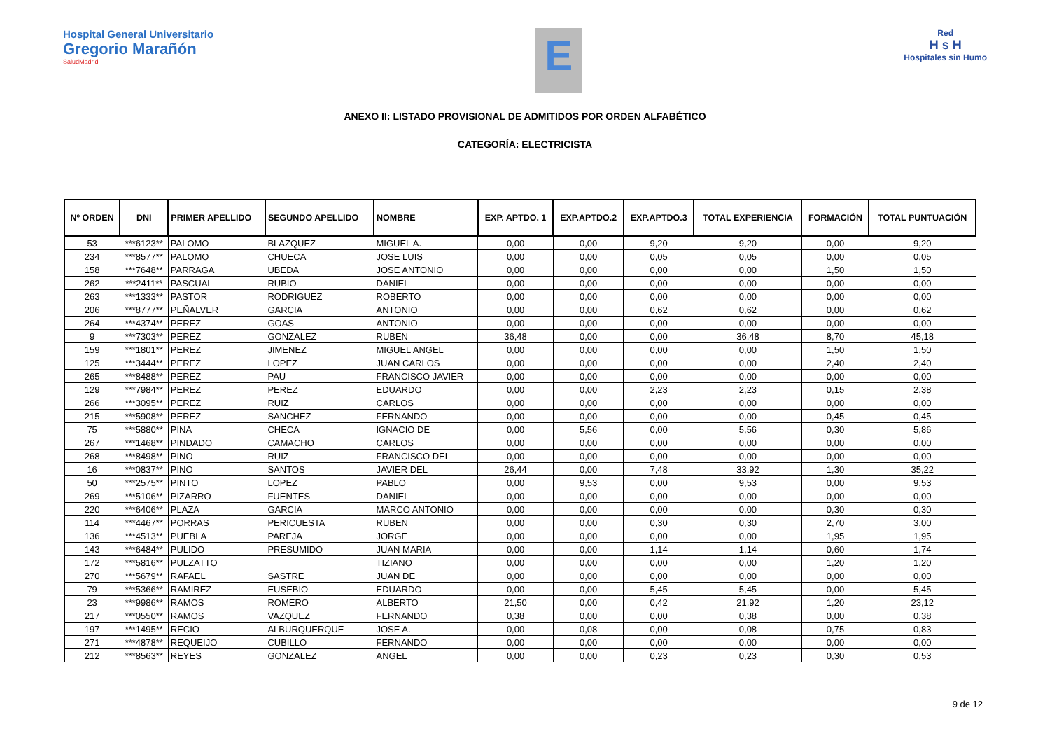Hospital General Universitario
Gregorio Marañón
SaludMadrid
E
Red
H s H
Hospitales sin Humo
ANEXO II: LISTADO PROVISIONAL DE ADMITIDOS POR ORDEN ALFABÉTICO
CATEGORÍA: ELECTRICISTA
| Nº ORDEN | DNI | PRIMER APELLIDO | SEGUNDO APELLIDO | NOMBRE | EXP. APTDO. 1 | EXP.APTDO.2 | EXP.APTDO.3 | TOTAL EXPERIENCIA | FORMACIÓN | TOTAL PUNTUACIÓN |
| --- | --- | --- | --- | --- | --- | --- | --- | --- | --- | --- |
| 53 | ***6123** | PALOMO | BLAZQUEZ | MIGUEL A. | 0,00 | 0,00 | 9,20 | 9,20 | 0,00 | 9,20 |
| 234 | ***8577** | PALOMO | CHUECA | JOSE LUIS | 0,00 | 0,00 | 0,05 | 0,05 | 0,00 | 0,05 |
| 158 | ***7648** | PARRAGA | UBEDA | JOSE ANTONIO | 0,00 | 0,00 | 0,00 | 0,00 | 1,50 | 1,50 |
| 262 | ***2411** | PASCUAL | RUBIO | DANIEL | 0,00 | 0,00 | 0,00 | 0,00 | 0,00 | 0,00 |
| 263 | ***1333** | PASTOR | RODRIGUEZ | ROBERTO | 0,00 | 0,00 | 0,00 | 0,00 | 0,00 | 0,00 |
| 206 | ***8777** | PEÑALVER | GARCIA | ANTONIO | 0,00 | 0,00 | 0,62 | 0,62 | 0,00 | 0,62 |
| 264 | ***4374** | PEREZ | GOAS | ANTONIO | 0,00 | 0,00 | 0,00 | 0,00 | 0,00 | 0,00 |
| 9 | ***7303** | PEREZ | GONZALEZ | RUBEN | 36,48 | 0,00 | 0,00 | 36,48 | 8,70 | 45,18 |
| 159 | ***1801** | PEREZ | JIMENEZ | MIGUEL ANGEL | 0,00 | 0,00 | 0,00 | 0,00 | 1,50 | 1,50 |
| 125 | ***3444** | PEREZ | LOPEZ | JUAN CARLOS | 0,00 | 0,00 | 0,00 | 0,00 | 2,40 | 2,40 |
| 265 | ***8488** | PEREZ | PAU | FRANCISCO JAVIER | 0,00 | 0,00 | 0,00 | 0,00 | 0,00 | 0,00 |
| 129 | ***7984** | PEREZ | PEREZ | EDUARDO | 0,00 | 0,00 | 2,23 | 2,23 | 0,15 | 2,38 |
| 266 | ***3095** | PEREZ | RUIZ | CARLOS | 0,00 | 0,00 | 0,00 | 0,00 | 0,00 | 0,00 |
| 215 | ***5908** | PEREZ | SANCHEZ | FERNANDO | 0,00 | 0,00 | 0,00 | 0,00 | 0,45 | 0,45 |
| 75 | ***5880** | PINA | CHECA | IGNACIO DE | 0,00 | 5,56 | 0,00 | 5,56 | 0,30 | 5,86 |
| 267 | ***1468** | PINDADO | CAMACHO | CARLOS | 0,00 | 0,00 | 0,00 | 0,00 | 0,00 | 0,00 |
| 268 | ***8498** | PINO | RUIZ | FRANCISCO DEL | 0,00 | 0,00 | 0,00 | 0,00 | 0,00 | 0,00 |
| 16 | ***0837** | PINO | SANTOS | JAVIER DEL | 26,44 | 0,00 | 7,48 | 33,92 | 1,30 | 35,22 |
| 50 | ***2575** | PINTO | LOPEZ | PABLO | 0,00 | 9,53 | 0,00 | 9,53 | 0,00 | 9,53 |
| 269 | ***5106** | PIZARRO | FUENTES | DANIEL | 0,00 | 0,00 | 0,00 | 0,00 | 0,00 | 0,00 |
| 220 | ***6406** | PLAZA | GARCIA | MARCO ANTONIO | 0,00 | 0,00 | 0,00 | 0,00 | 0,30 | 0,30 |
| 114 | ***4467** | PORRAS | PERICUESTA | RUBEN | 0,00 | 0,00 | 0,30 | 0,30 | 2,70 | 3,00 |
| 136 | ***4513** | PUEBLA | PAREJA | JORGE | 0,00 | 0,00 | 0,00 | 0,00 | 1,95 | 1,95 |
| 143 | ***6484** | PULIDO | PRESUMIDO | JUAN MARIA | 0,00 | 0,00 | 1,14 | 1,14 | 0,60 | 1,74 |
| 172 | ***5816** | PULZATTO | | TIZIANO | 0,00 | 0,00 | 0,00 | 0,00 | 1,20 | 1,20 |
| 270 | ***5679** | RAFAEL | SASTRE | JUAN DE | 0,00 | 0,00 | 0,00 | 0,00 | 0,00 | 0,00 |
| 79 | ***5366** | RAMIREZ | EUSEBIO | EDUARDO | 0,00 | 0,00 | 5,45 | 5,45 | 0,00 | 5,45 |
| 23 | ***9986** | RAMOS | ROMERO | ALBERTO | 21,50 | 0,00 | 0,42 | 21,92 | 1,20 | 23,12 |
| 217 | ***0550** | RAMOS | VAZQUEZ | FERNANDO | 0,38 | 0,00 | 0,00 | 0,38 | 0,00 | 0,38 |
| 197 | ***1495** | RECIO | ALBURQUERQUE | JOSE A. | 0,00 | 0,08 | 0,00 | 0,08 | 0,75 | 0,83 |
| 271 | ***4878** | REQUEIJO | CUBILLO | FERNANDO | 0,00 | 0,00 | 0,00 | 0,00 | 0,00 | 0,00 |
| 212 | ***8563** | REYES | GONZALEZ | ANGEL | 0,00 | 0,00 | 0,23 | 0,23 | 0,30 | 0,53 |
9 de 12